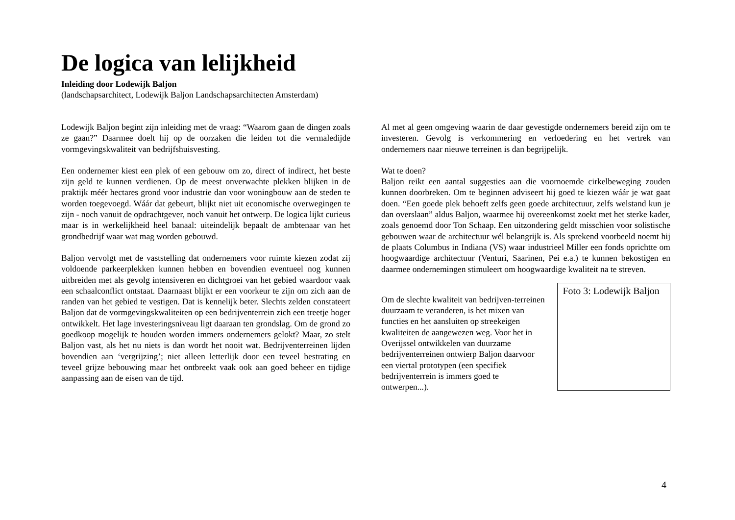De logica van lelijkheid
Inleiding door Lodewijk Baljon
(landschapsarchitect, Lodewijk Baljon Landschapsarchitecten Amsterdam)
Lodewijk Baljon begint zijn inleiding met de vraag: “Waarom gaan de dingen zoals ze gaan?” Daarmee doelt hij op de oorzaken die leiden tot die vermaledijde vormgevingskwaliteit van bedrijfshuisvesting.
Een ondernemer kiest een plek of een gebouw om zo, direct of indirect, het beste zijn geld te kunnen verdienen. Op de meest onverwachte plekken blijken in de praktijk méér hectares grond voor industrie dan voor woningbouw aan de steden te worden toegevoegd. Wáár dat gebeurt, blijkt niet uit economische overwegingen te zijn - noch vanuit de opdrachtgever, noch vanuit het ontwerp. De logica lijkt curieus maar is in werkelijkheid heel banaal: uiteindelijk bepaalt de ambtenaar van het grondbedrijf waar wat mag worden gebouwd.
Baljon vervolgt met de vaststelling dat ondernemers voor ruimte kiezen zodat zij voldoende parkeerplekken kunnen hebben en bovendien eventueel nog kunnen uitbreiden met als gevolg intensiveren en dichtgroei van het gebied waardoor vaak een schaalconflict ontstaat. Daarnaast blijkt er een voorkeur te zijn om zich aan de randen van het gebied te vestigen. Dat is kennelijk beter. Slechts zelden constateert Baljon dat de vormgevingskwaliteiten op een bedrijventerrein zich een treetje hoger ontwikkelt. Het lage investeringsniveau ligt daaraan ten grondslag. Om de grond zo goedkoop mogelijk te houden worden immers ondernemers gelokt? Maar, zo stelt Baljon vast, als het nu niets is dan wordt het nooit wat. Bedrijventerreinen lijden bovendien aan ‘vergrijzing’; niet alleen letterlijk door een teveel bestrating en teveel grijze bebouwing maar het ontbreekt vaak ook aan goed beheer en tijdige aanpassing aan de eisen van de tijd.
Al met al geen omgeving waarin de daar gevestigde ondernemers bereid zijn om te investeren. Gevolg is verkommering en verloedering en het vertrek van ondernemers naar nieuwe terreinen is dan begrijpelijk.
Wat te doen?
Baljon reikt een aantal suggesties aan die voornoemde cirkelbeweging zouden kunnen doorbreken. Om te beginnen adviseert hij goed te kiezen wáár je wat gaat doen. “Een goede plek behoeft zelfs geen goede architectuur, zelfs welstand kun je dan overslaan” aldus Baljon, waarmee hij overeenkomst zoekt met het sterke kader, zoals genoemd door Ton Schaap. Een uitzondering geldt misschien voor solistische gebouwen waar de architectuur wél belangrijk is. Als sprekend voorbeeld noemt hij de plaats Columbus in Indiana (VS) waar industrieel Miller een fonds oprichtte om hoogwaardige architectuur (Venturi, Saarinen, Pei e.a.) te kunnen bekostigen en daarmee ondernemingen stimuleert om hoogwaardige kwaliteit na te streven.
Om de slechte kwaliteit van bedrijven-terreinen duurzaam te veranderen, is het mixen van functies en het aansluiten op streekeigen kwaliteiten de aangewezen weg. Voor het in Overijssel ontwikkelen van duurzame bedrijventerreinen ontwierp Baljon daarvoor een viertal prototypen (een specifiek bedrijventerrein is immers goed te ontwerpen...).
Foto 3: Lodewijk Baljon
4